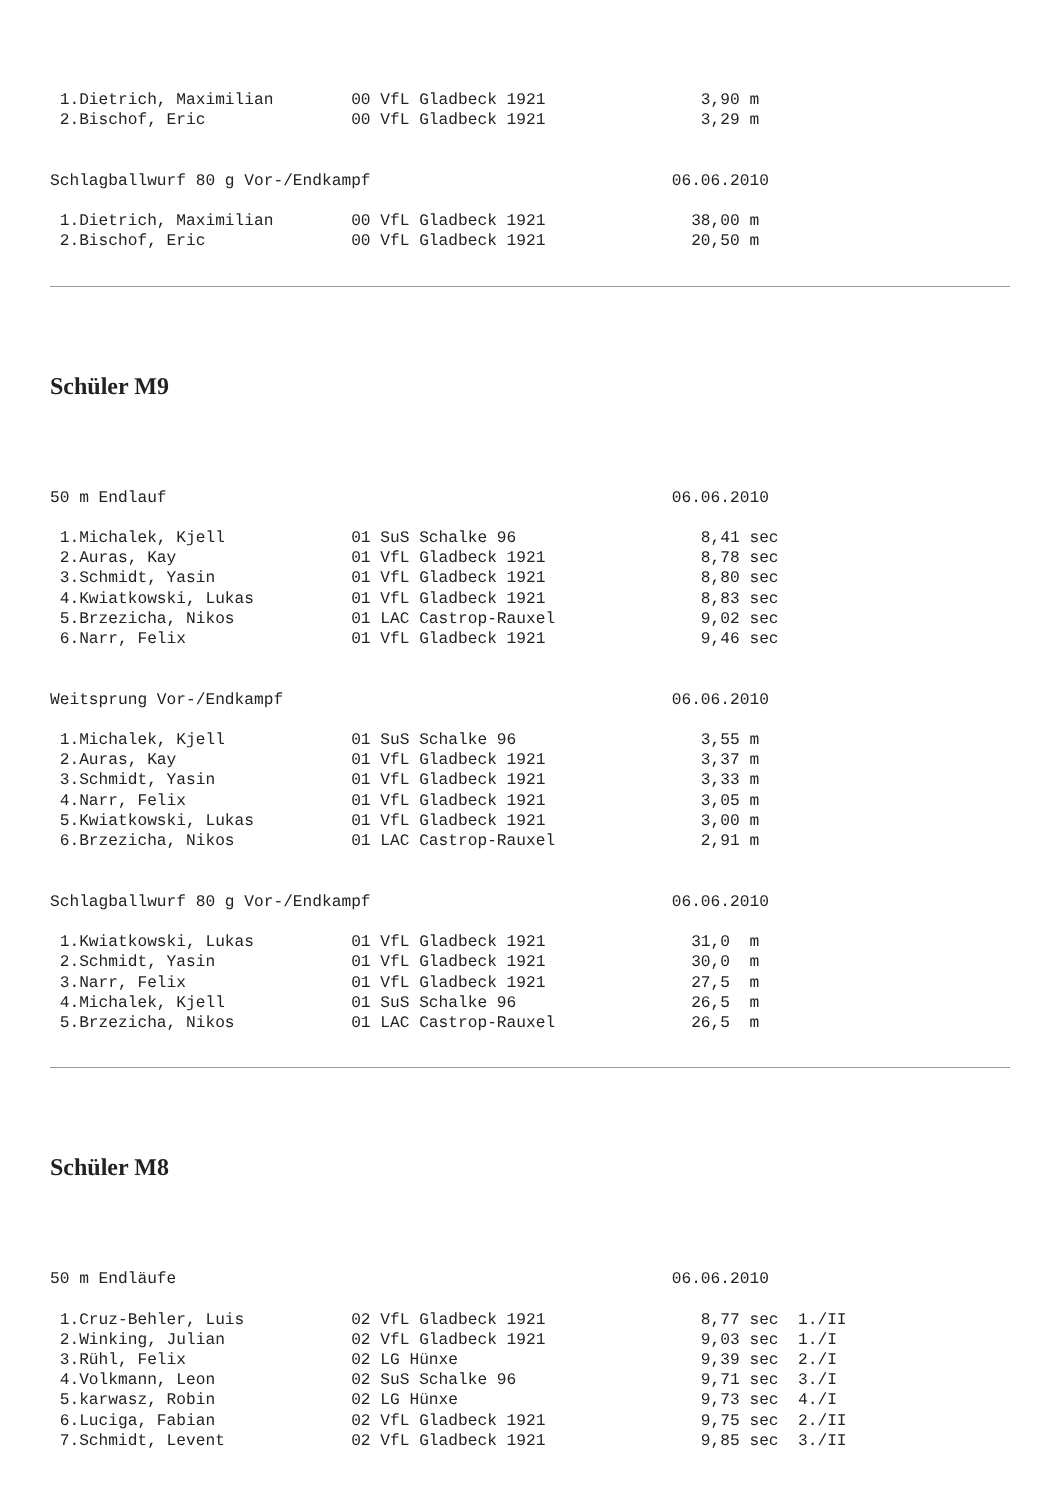1.Dietrich, Maximilian        00 VfL Gladbeck 1921                3,90 m
 2.Bischof, Eric               00 VfL Gladbeck 1921                3,29 m


Schlagballwurf 80 g Vor-/Endkampf                               06.06.2010

 1.Dietrich, Maximilian        00 VfL Gladbeck 1921               38,00 m
 2.Bischof, Eric               00 VfL Gladbeck 1921               20,50 m
Schüler M9
50 m Endlauf                                                    06.06.2010

 1.Michalek, Kjell             01 SuS Schalke 96                   8,41 sec
 2.Auras, Kay                  01 VfL Gladbeck 1921                8,78 sec
 3.Schmidt, Yasin              01 VfL Gladbeck 1921                8,80 sec
 4.Kwiatkowski, Lukas          01 VfL Gladbeck 1921                8,83 sec
 5.Brzezicha, Nikos            01 LAC Castrop-Rauxel               9,02 sec
 6.Narr, Felix                 01 VfL Gladbeck 1921                9,46 sec


Weitsprung Vor-/Endkampf                                        06.06.2010

 1.Michalek, Kjell             01 SuS Schalke 96                   3,55 m
 2.Auras, Kay                  01 VfL Gladbeck 1921                3,37 m
 3.Schmidt, Yasin              01 VfL Gladbeck 1921                3,33 m
 4.Narr, Felix                 01 VfL Gladbeck 1921                3,05 m
 5.Kwiatkowski, Lukas          01 VfL Gladbeck 1921                3,00 m
 6.Brzezicha, Nikos            01 LAC Castrop-Rauxel               2,91 m


Schlagballwurf 80 g Vor-/Endkampf                               06.06.2010

 1.Kwiatkowski, Lukas          01 VfL Gladbeck 1921               31,0  m
 2.Schmidt, Yasin              01 VfL Gladbeck 1921               30,0  m
 3.Narr, Felix                 01 VfL Gladbeck 1921               27,5  m
 4.Michalek, Kjell             01 SuS Schalke 96                  26,5  m
 5.Brzezicha, Nikos            01 LAC Castrop-Rauxel              26,5  m
Schüler M8
50 m Endläufe                                                   06.06.2010

 1.Cruz-Behler, Luis           02 VfL Gladbeck 1921                8,77 sec  1./II
 2.Winking, Julian             02 VfL Gladbeck 1921                9,03 sec  1./I
 3.Rühl, Felix                 02 LG Hünxe                         9,39 sec  2./I
 4.Volkmann, Leon              02 SuS Schalke 96                   9,71 sec  3./I
 5.karwasz, Robin              02 LG Hünxe                         9,73 sec  4./I
 6.Luciga, Fabian              02 VfL Gladbeck 1921                9,75 sec  2./II
 7.Schmidt, Levent             02 VfL Gladbeck 1921                9,85 sec  3./II